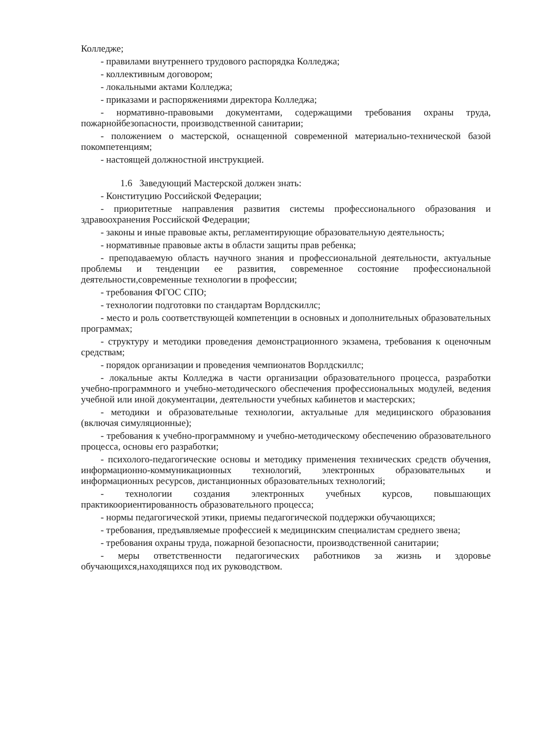Колледже;
- правилами внутреннего трудового распорядка Колледжа;
- коллективным договором;
- локальными актами Колледжа;
- приказами и распоряжениями директора Колледжа;
- нормативно-правовыми документами, содержащими требования охраны труда, пожарнойбезопасности, производственной санитарии;
- положением о мастерской, оснащенной современной материально-технической базой покомпетенциям;
- настоящей должностной инструкцией.
1.6 Заведующий Мастерской должен знать:
- Конституцию Российской Федерации;
- приоритетные направления развития системы профессионального образования и здравоохранения Российской Федерации;
- законы и иные правовые акты, регламентирующие образовательную деятельность;
- нормативные правовые акты в области защиты прав ребенка;
- преподаваемую область научного знания и профессиональной деятельности, актуальные проблемы и тенденции ее развития, современное состояние профессиональной деятельности,современные технологии в профессии;
- требования ФГОС СПО;
- технологии подготовки по стандартам Ворлдскиллс;
- место и роль соответствующей компетенции в основных и дополнительных образовательных программах;
- структуру и методики проведения демонстрационного экзамена, требования к оценочным средствам;
- порядок организации и проведения чемпионатов Ворлдскиллс;
- локальные акты Колледжа в части организации образовательного процесса, разработки учебно-программного и учебно-методического обеспечения профессиональных модулей, ведения учебной или иной документации, деятельности учебных кабинетов и мастерских;
- методики и образовательные технологии, актуальные для медицинского образования (включая симуляционные);
- требования к учебно-программному и учебно-методическому обеспечению образовательного процесса, основы его разработки;
- психолого-педагогические основы и методику применения технических средств обучения, информационно-коммуникационных технологий, электронных образовательных и информационных ресурсов, дистанционных образовательных технологий;
- технологии создания электронных учебных курсов, повышающих практикоориентированность образовательного процесса;
- нормы педагогической этики, приемы педагогической поддержки обучающихся;
- требования, предъявляемые профессией к медицинским специалистам среднего звена;
- требования охраны труда, пожарной безопасности, производственной санитарии;
- меры ответственности педагогических работников за жизнь и здоровье обучающихся,находящихся под их руководством.